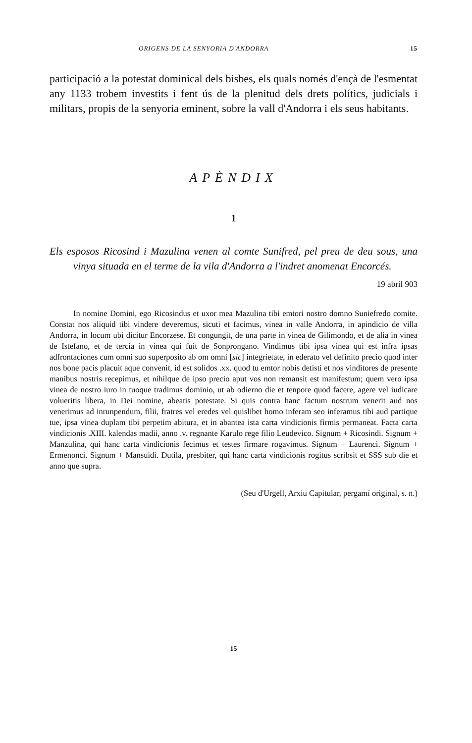ORIGENS DE LA SENYORIA D'ANDORRA 15
participació a la potestat dominical dels bisbes, els quals només d'ençà de l'esmentat any 1133 trobem investits i fent ús de la plenitud dels drets polítics, judicials i militars, propis de la senyoria eminent, sobre la vall d'Andorra i els seus habitants.
APÈNDIX
1
Els esposos Ricosind i Mazulina venen al comte Sunifred, pel preu de deu sous, una vinya situada en el terme de la vila d'Andorra a l'indret anomenat Encorcés.
19 abril 903
In nomine Domini, ego Ricosindus et uxor mea Mazulina tibi emtori nostro domno Suniefredo comite. Constat nos aliquid tibi vindere deveremus, sicuti et facimus, vinea in valle Andorra, in apindicio de villa Andorra, in locum ubi dicitur Encorzese. Et congungit, de una parte in vinea de Gilimondo, et de alia in vinea de Istefano, et de tercia in vinea qui fuit de Sonprongano. Vindimus tibi ipsa vinea qui est infra ipsas adfrontaciones cum omni suo superposito ab om omni [sic] integrietate, in ederato vel definito precio quod inter nos bone pacis placuit aque convenit, id est solidos .xx. quod tu emtor nobis detisti et nos vinditores de presente manibus nostris recepimus, et nihilque de ipso precio aput vos non remansit est manifestum; quem vero ipsa vinea de nostro iuro in tuoque tradimus dominio, ut ab odierno die et tenpore quod facere, agere vel iudicare volueritis libera, in Dei nomine, abeatis potestate. Si quis contra hanc factum nostrum venerit aud nos venerimus ad inrunpendum, filii, fratres vel eredes vel quislibet homo inferam seo inferamus tibi aud partique tue, ipsa vinea duplam tibi perpetim abitura, et in abantea ista carta vindicionis firmis permaneat. Facta carta vindicionis .XIII. kalendas madii, anno .v. regnante Karulo rege filio Leudevico. Signum + Ricosindi. Signum + Manzulina, qui hanc carta vindicionis fecimus et testes firmare rogavimus. Signum + Laurenci. Signum + Ermenonci. Signum + Mansuidi. Dutila, presbiter, qui hanc carta vindicionis rogitus scribsit et SSS sub die et anno que supra.
(Seu d'Urgell, Arxiu Capitular, pergamí original, s. n.)
15